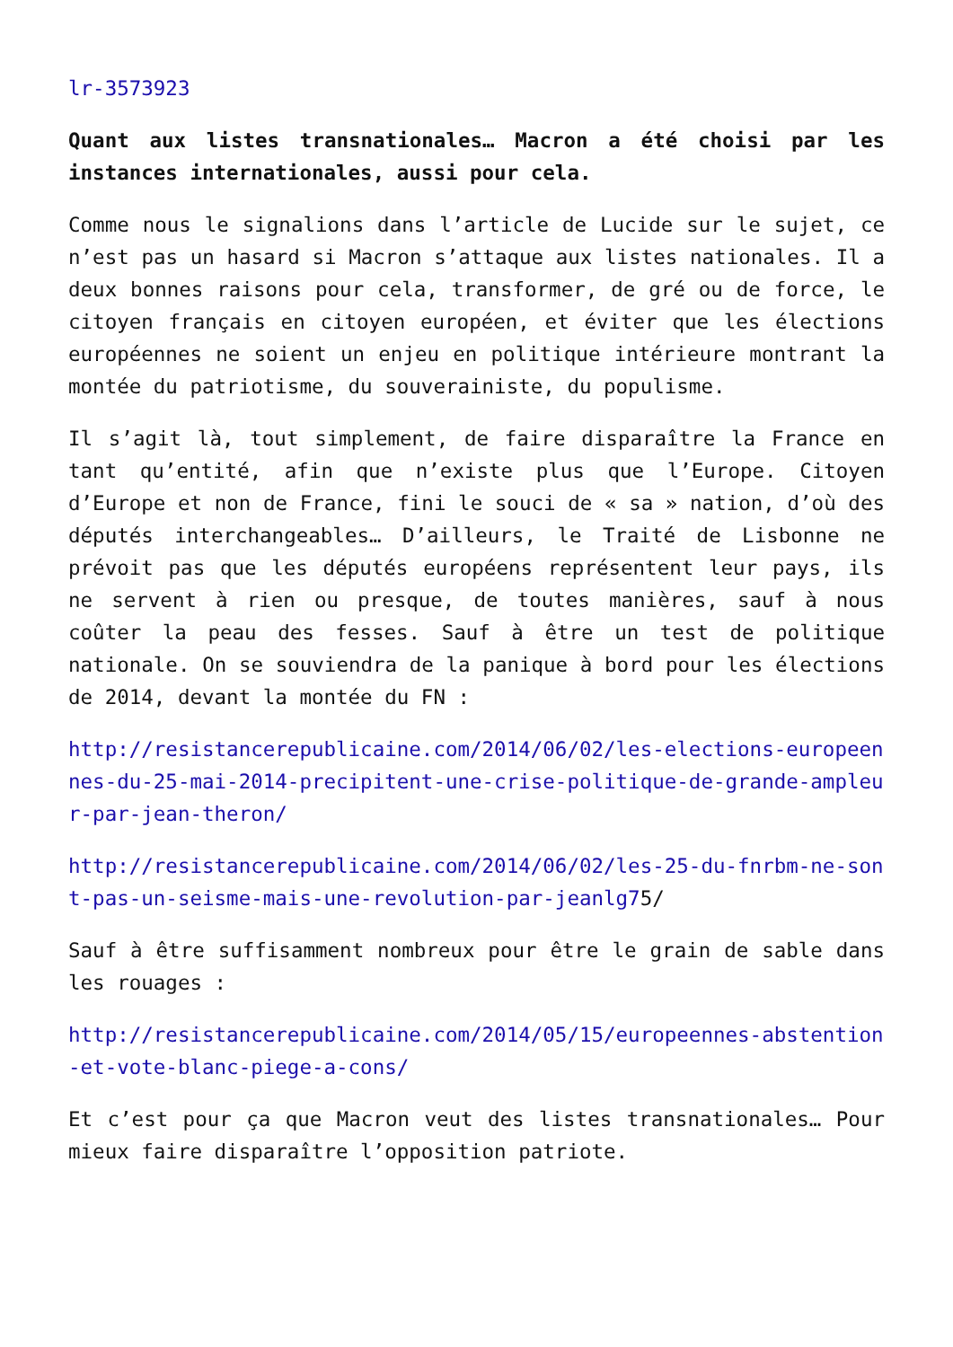lr-3573923
Quant aux listes transnationales… Macron a été choisi par les instances internationales, aussi pour cela.
Comme nous le signalions dans l’article de Lucide sur le sujet, ce n’est pas un hasard si Macron s’attaque aux listes nationales. Il a deux bonnes raisons pour cela, transformer, de gré ou de force, le citoyen français en citoyen européen, et éviter que les élections européennes ne soient un enjeu en politique intérieure montrant la montée du patriotisme, du souverainiste, du populisme.
Il s’agit là, tout simplement, de faire disparaître la France en tant qu’entité, afin que n’existe plus que l’Europe. Citoyen d’Europe et non de France, fini le souci de « sa » nation, d’où des députés interchangeables… D’ailleurs, le Traité de Lisbonne ne prévoit pas que les députés européens représentent leur pays, ils ne servent à rien ou presque, de toutes manières, sauf à nous coûter la peau des fesses. Sauf à être un test de politique nationale. On se souviendra de la panique à bord pour les élections de 2014, devant la montée du FN :
http://resistancerepublicaine.com/2014/06/02/les-elections-europeennes-du-25-mai-2014-precipitent-une-crise-politique-de-grande-ampleur-par-jean-theron/
http://resistancerepublicaine.com/2014/06/02/les-25-du-fnrbm-ne-sont-pas-un-seisme-mais-une-revolution-par-jeanlg75/
Sauf à être suffisamment nombreux pour être le grain de sable dans les rouages :
http://resistancerepublicaine.com/2014/05/15/europeennes-abstention-et-vote-blanc-piege-a-cons/
Et c’est pour ça que Macron veut des listes transnationales… Pour mieux faire disparaître l’opposition patriote.